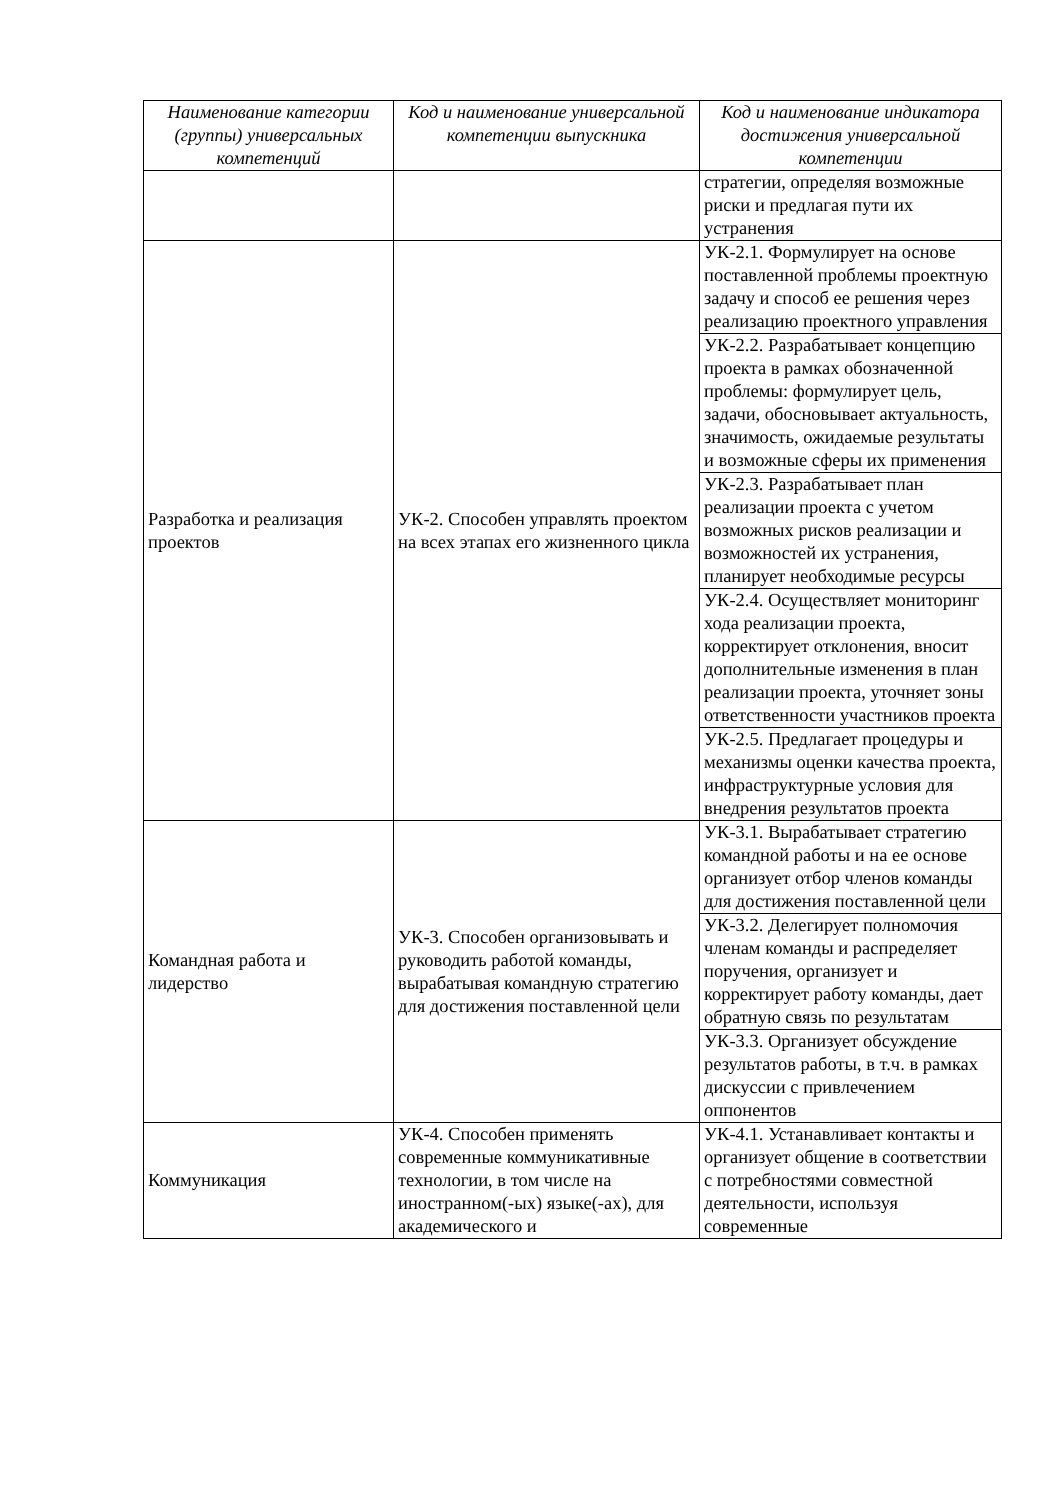| Наименование категории (группы) универсальных компетенций | Код и наименование универсальной компетенции выпускника | Код и наименование индикатора достижения универсальной компетенции |
| --- | --- | --- |
| | | стратегии, определяя возможные риски и предлагая пути их устранения |
| Разработка и реализация проектов | УК-2. Способен управлять проектом на всех этапах его жизненного цикла | УК-2.1. Формулирует на основе поставленной проблемы проектную задачу и способ ее решения через реализацию проектного управления |
| | | УК-2.2. Разрабатывает концепцию проекта в рамках обозначенной проблемы: формулирует цель, задачи, обосновывает актуальность, значимость, ожидаемые результаты и возможные сферы их применения |
| | | УК-2.3. Разрабатывает план реализации проекта с учетом возможных рисков реализации и возможностей их устранения, планирует необходимые ресурсы |
| | | УК-2.4. Осуществляет мониторинг хода реализации проекта, корректирует отклонения, вносит дополнительные изменения в план реализации проекта, уточняет зоны ответственности участников проекта |
| | | УК-2.5. Предлагает процедуры и механизмы оценки качества проекта, инфраструктурные условия для внедрения результатов проекта |
| Командная работа и лидерство | УК-3. Способен организовывать и руководить работой команды, вырабатывая командную стратегию для достижения поставленной цели | УК-3.1. Вырабатывает стратегию командной работы и на ее основе организует отбор членов команды для достижения поставленной цели |
| | | УК-3.2. Делегирует полномочия членам команды и распределяет поручения, организует и корректирует работу команды, дает обратную связь по результатам |
| | | УК-3.3. Организует обсуждение результатов работы, в т.ч. в рамках дискуссии с привлечением оппонентов |
| Коммуникация | УК-4. Способен применять современные коммуникативные технологии, в том числе на иностранном(-ых) языке(-ах), для академического и | УК-4.1. Устанавливает контакты и организует общение в соответствии с потребностями совместной деятельности, используя современные |